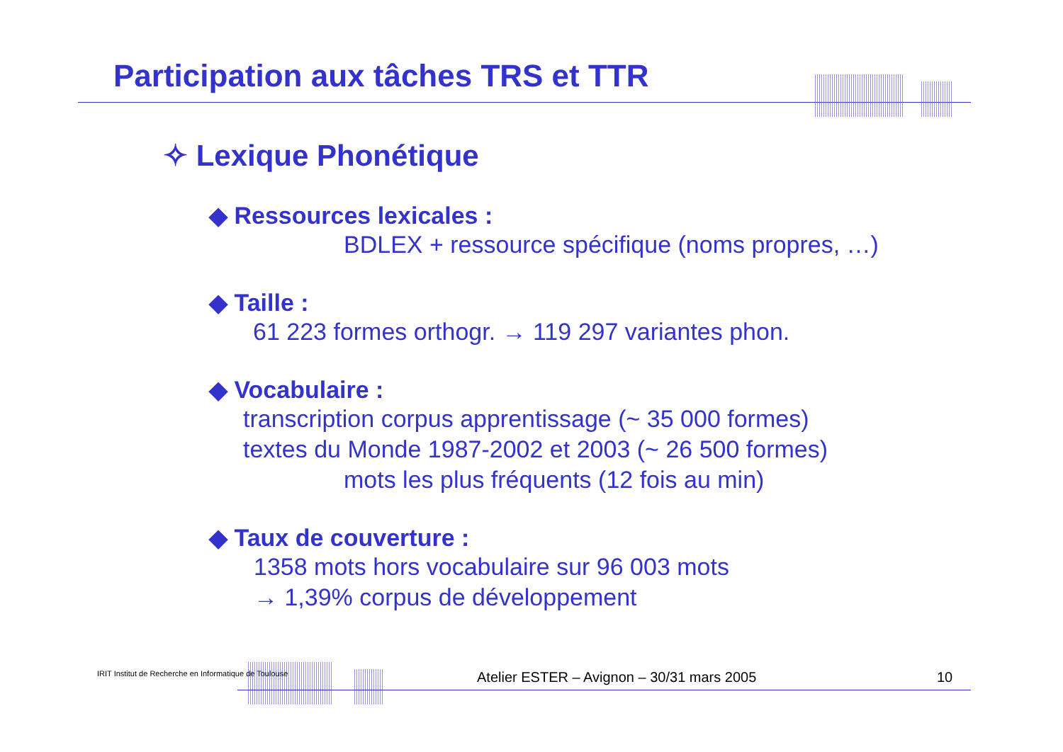Participation aux tâches TRS et TTR
✧ Lexique Phonétique
◆ Ressources lexicales :
BDLEX + ressource spécifique (noms propres, …)
◆ Taille :
61 223 formes orthogr. → 119 297 variantes phon.
◆ Vocabulaire :
transcription corpus apprentissage (~ 35 000 formes)
textes du Monde 1987-2002 et 2003 (~ 26 500 formes)
mots les plus fréquents (12 fois au min)
◆ Taux de couverture :
1358 mots hors vocabulaire sur 96 003 mots
→ 1,39% corpus de développement
IRIT Institut de Recherche en Informatique de Toulouse Atelier ESTER – Avignon – 30/31 mars 2005 10